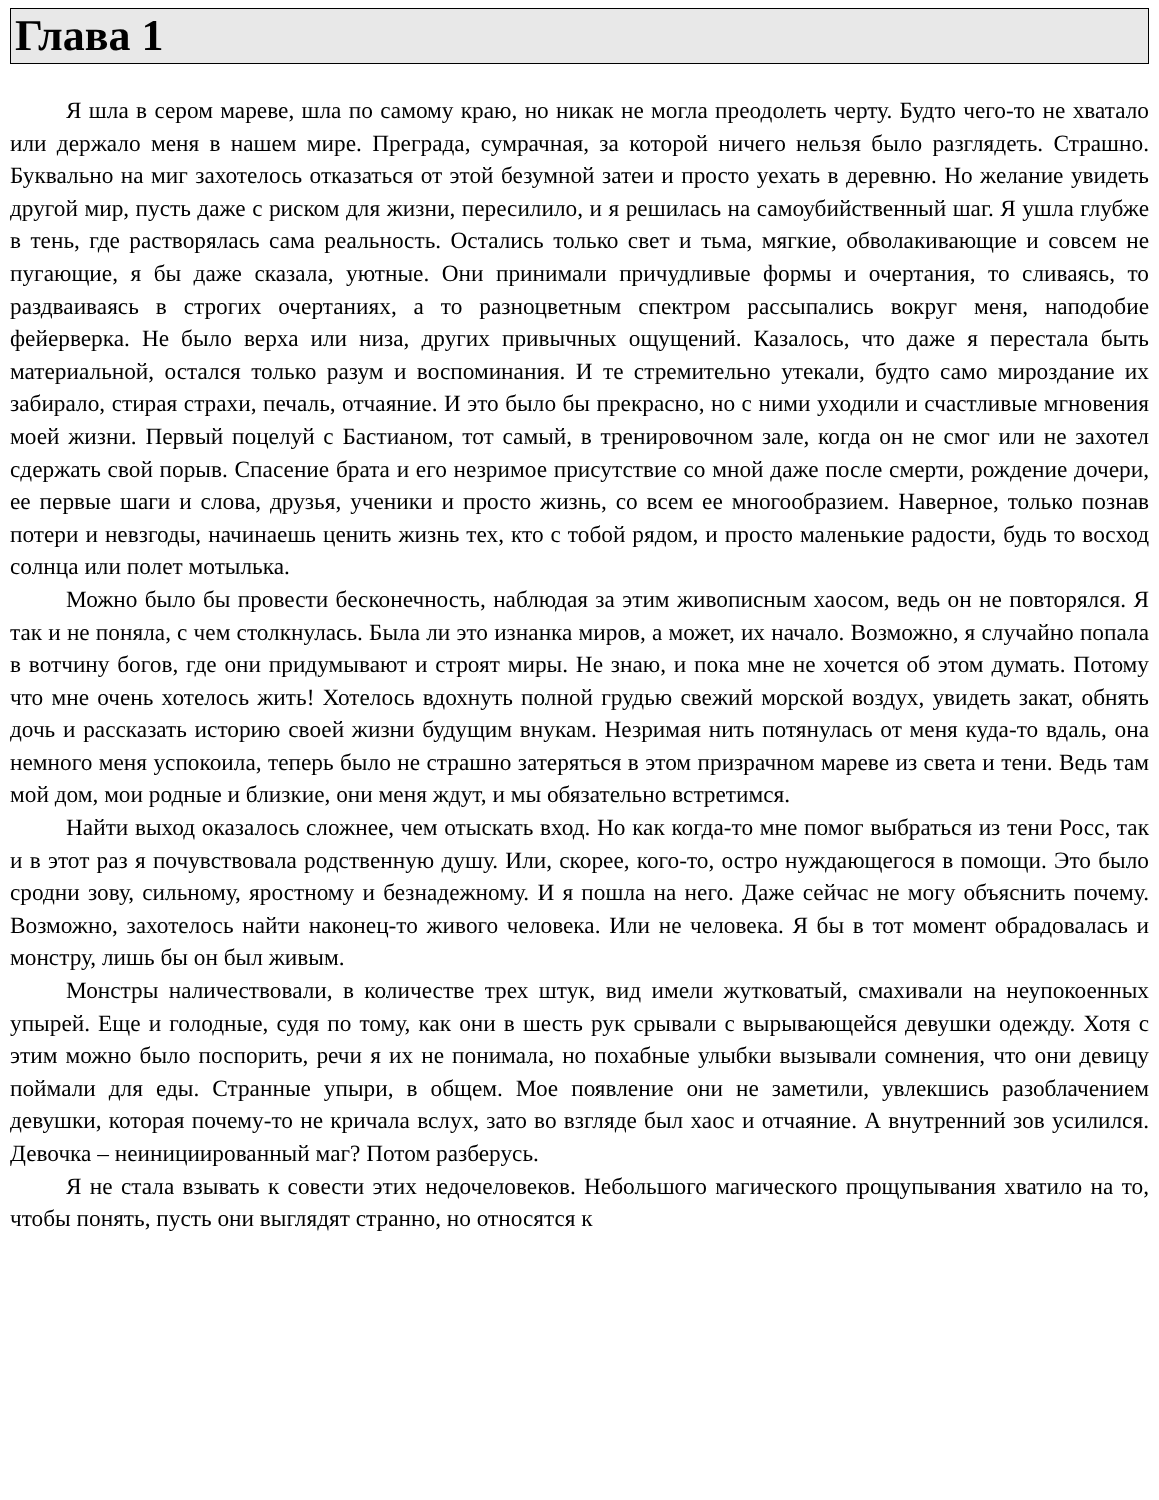Глава 1
Я шла в сером мареве, шла по самому краю, но никак не могла преодолеть черту. Будто чего-то не хватало или держало меня в нашем мире. Преграда, сумрачная, за которой ничего нельзя было разглядеть. Страшно. Буквально на миг захотелось отказаться от этой безумной затеи и просто уехать в деревню. Но желание увидеть другой мир, пусть даже с риском для жизни, пересилило, и я решилась на самоубийственный шаг. Я ушла глубже в тень, где растворялась сама реальность. Остались только свет и тьма, мягкие, обволакивающие и совсем не пугающие, я бы даже сказала, уютные. Они принимали причудливые формы и очертания, то сливаясь, то раздваиваясь в строгих очертаниях, а то разноцветным спектром рассыпались вокруг меня, наподобие фейерверка. Не было верха или низа, других привычных ощущений. Казалось, что даже я перестала быть материальной, остался только разум и воспоминания. И те стремительно утекали, будто само мироздание их забирало, стирая страхи, печаль, отчаяние. И это было бы прекрасно, но с ними уходили и счастливые мгновения моей жизни. Первый поцелуй с Бастианом, тот самый, в тренировочном зале, когда он не смог или не захотел сдержать свой порыв. Спасение брата и его незримое присутствие со мной даже после смерти, рождение дочери, ее первые шаги и слова, друзья, ученики и просто жизнь, со всем ее многообразием. Наверное, только познав потери и невзгоды, начинаешь ценить жизнь тех, кто с тобой рядом, и просто маленькие радости, будь то восход солнца или полет мотылька.
Можно было бы провести бесконечность, наблюдая за этим живописным хаосом, ведь он не повторялся. Я так и не поняла, с чем столкнулась. Была ли это изнанка миров, а может, их начало. Возможно, я случайно попала в вотчину богов, где они придумывают и строят миры. Не знаю, и пока мне не хочется об этом думать. Потому что мне очень хотелось жить! Хотелось вдохнуть полной грудью свежий морской воздух, увидеть закат, обнять дочь и рассказать историю своей жизни будущим внукам. Незримая нить потянулась от меня куда-то вдаль, она немного меня успокоила, теперь было не страшно затеряться в этом призрачном мареве из света и тени. Ведь там мой дом, мои родные и близкие, они меня ждут, и мы обязательно встретимся.
Найти выход оказалось сложнее, чем отыскать вход. Но как когда-то мне помог выбраться из тени Росс, так и в этот раз я почувствовала родственную душу. Или, скорее, кого-то, остро нуждающегося в помощи. Это было сродни зову, сильному, яростному и безнадежному. И я пошла на него. Даже сейчас не могу объяснить почему. Возможно, захотелось найти наконец-то живого человека. Или не человека. Я бы в тот момент обрадовалась и монстру, лишь бы он был живым.
Монстры наличествовали, в количестве трех штук, вид имели жутковатый, смахивали на неупокоенных упырей. Еще и голодные, судя по тому, как они в шесть рук срывали с вырывающейся девушки одежду. Хотя с этим можно было поспорить, речи я их не понимала, но похабные улыбки вызывали сомнения, что они девицу поймали для еды. Странные упыри, в общем. Мое появление они не заметили, увлекшись разоблачением девушки, которая почему-то не кричала вслух, зато во взгляде был хаос и отчаяние. А внутренний зов усилился. Девочка – неинициированный маг? Потом разберусь.
Я не стала взывать к совести этих недочеловеков. Небольшого магического прощупывания хватило на то, чтобы понять, пусть они выглядят странно, но относятся к